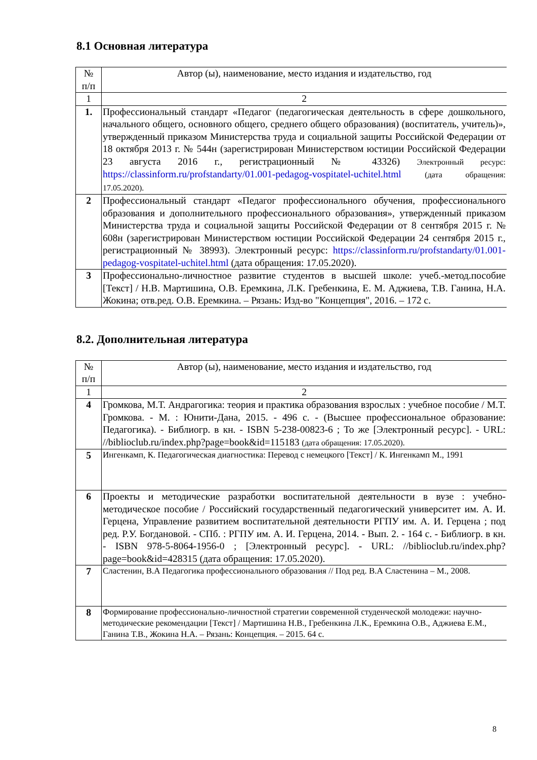8.1 Основная литература
| № п/п | Автор (ы), наименование, место издания и издательство, год |
| --- | --- |
| 1 | 2 |
| 1. | Профессиональный стандарт «Педагог (педагогическая деятельность в сфере дошкольного, начального общего, основного общего, среднего общего образования) (воспитатель, учитель)», утвержденный приказом Министерства труда и социальной защиты Российской Федерации от 18 октября 2013 г. № 544н (зарегистрирован Министерством юстиции Российской Федерации 23 августа 2016 г., регистрационный № 43326) Электронный ресурс: https://classinform.ru/profstandarty/01.001-pedagog-vospitatel-uchitel.html (дата обращения: 17.05.2020). |
| 2 | Профессиональный стандарт «Педагог профессионального обучения, профессионального образования и дополнительного профессионального образования», утвержденный приказом Министерства труда и социальной защиты Российской Федерации от 8 сентября 2015 г. № 608н (зарегистрирован Министерством юстиции Российской Федерации 24 сентября 2015 г., регистрационный № 38993). Электронный ресурс: https://classinform.ru/profstandarty/01.001-pedagog-vospitatel-uchitel.html (дата обращения: 17.05.2020). |
| 3 | Профессионально-личностное развитие студентов в высшей школе: учеб.-метод.пособие [Текст] / Н.В. Мартишина, О.В. Еремкина, Л.К. Гребенкина, Е. М. Аджиева, Т.В. Ганина, Н.А. Жокина; отв.ред. О.В. Еремкина. – Рязань: Изд-во "Концепция", 2016. – 172 с. |
8.2. Дополнительная литература
| № п/п | Автор (ы), наименование, место издания и издательство, год |
| --- | --- |
| 1 | 2 |
| 4 | Громкова, М.Т. Андрагогика: теория и практика образования взрослых : учебное пособие / М.Т. Громкова. - М. : Юнити-Дана, 2015. - 496 с. - (Высшее профессиональное образование: Педагогика). - Библиогр. в кн. - ISBN 5-238-00823-6 ; То же [Электронный ресурс]. - URL: //biblioclub.ru/index.php?page=book&id=115183 (дата обращения: 17.05.2020). |
| 5 | Ингенкамп, К. Педагогическая диагностика: Перевод с немецкого [Текст] / К. Ингенкамп М., 1991 |
| 6 | Проекты и методические разработки воспитательной деятельности в вузе : учебно-методическое пособие / Российский государственный педагогический университет им. А. И. Герцена, Управление развитием воспитательной деятельности РГПУ им. А. И. Герцена ; под ред. Р.У. Богдановой. - СПб. : РГПУ им. А. И. Герцена, 2014. - Вып. 2. - 164 с. - Библиогр. в кн. - ISBN 978-5-8064-1956-0 ; [Электронный ресурс]. - URL: //biblioclub.ru/index.php?page=book&id=428315 (дата обращения: 17.05.2020). |
| 7 | Сластенин, В.А Педагогика профессионального образования // Под ред. В.А Сластенина – М., 2008. |
| 8 | Формирование профессионально-личностной стратегии современной студенческой молодежи: научно-методические рекомендации [Текст] / Мартишина Н.В., Гребенкина Л.К., Еремкина О.В., Аджиева Е.М., Ганина Т.В., Жокина Н.А. – Рязань: Концепция. – 2015. 64 с. |
8